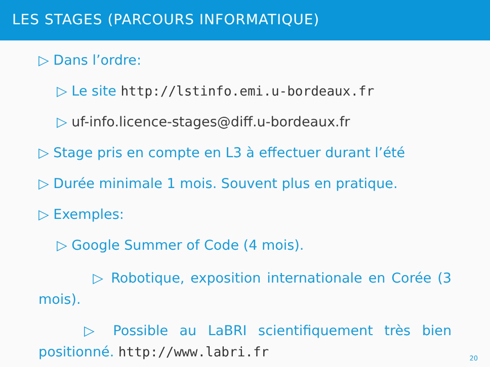LES STAGES (PARCOURS INFORMATIQUE)
▷ Dans l’ordre:
▷ Le site http://lstinfo.emi.u-bordeaux.fr
▷ uf-info.licence-stages@diff.u-bordeaux.fr
▷ Stage pris en compte en L3 à effectuer durant l’été
▷ Durée minimale 1 mois. Souvent plus en pratique.
▷ Exemples:
▷ Google Summer of Code (4 mois).
▷ Robotique, exposition internationale en Corée (3 mois).
▷ Possible au LaBRI scientifiquement très bien positionné. http://www.labri.fr
20